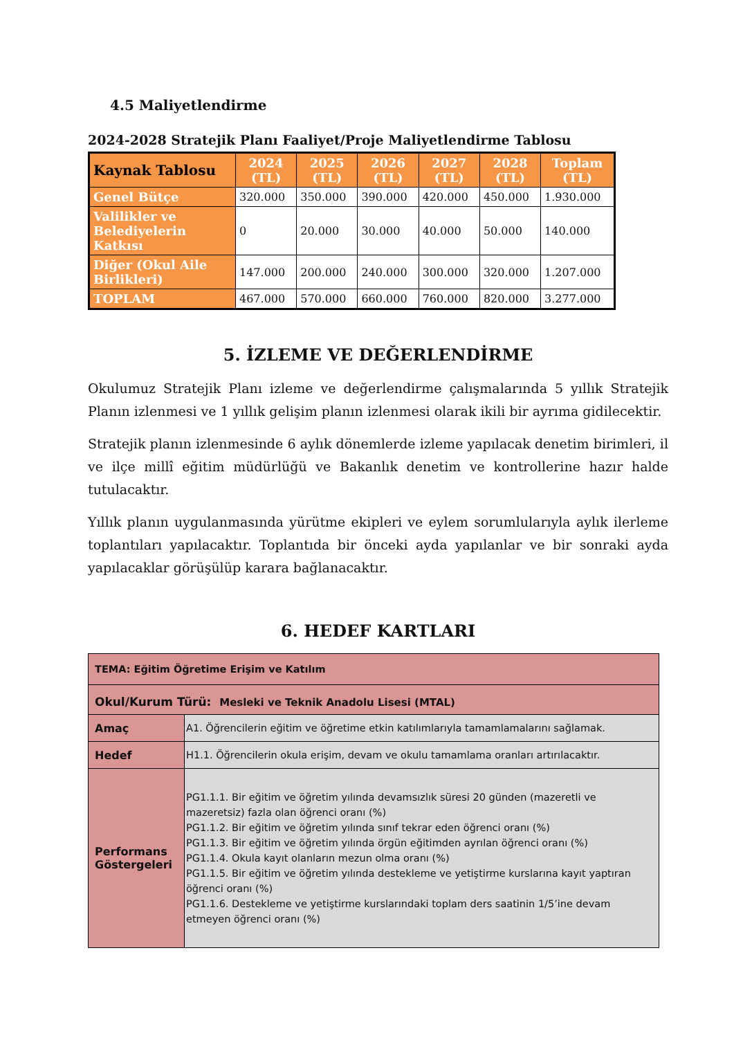4.5 Maliyetlendirme
2024-2028 Stratejik Planı Faaliyet/Proje Maliyetlendirme Tablosu
| Kaynak Tablosu | 2024 (TL) | 2025 (TL) | 2026 (TL) | 2027 (TL) | 2028 (TL) | Toplam (TL) |
| --- | --- | --- | --- | --- | --- | --- |
| Genel Bütçe | 320.000 | 350.000 | 390.000 | 420.000 | 450.000 | 1.930.000 |
| Valilikler ve Belediyelerin Katkısı | 0 | 20.000 | 30.000 | 40.000 | 50.000 | 140.000 |
| Diğer (Okul Aile Birlikleri) | 147.000 | 200.000 | 240.000 | 300.000 | 320.000 | 1.207.000 |
| TOPLAM | 467.000 | 570.000 | 660.000 | 760.000 | 820.000 | 3.277.000 |
5. İZLEME VE DEĞERLENDİRME
Okulumuz Stratejik Planı izleme ve değerlendirme çalışmalarında 5 yıllık Stratejik Planın izlenmesi ve 1 yıllık gelişim planın izlenmesi olarak ikili bir ayrıma gidilecektir.
Stratejik planın izlenmesinde 6 aylık dönemlerde izleme yapılacak denetim birimleri, il ve ilçe millî eğitim müdürlüğü ve Bakanlık denetim ve kontrollerine hazır halde tutulacaktır.
Yıllık planın uygulanmasında yürütme ekipleri ve eylem sorumlularıyla aylık ilerleme toplantıları yapılacaktır. Toplantıda bir önceki ayda yapılanlar ve bir sonraki ayda yapılacaklar görüşülüp karara bağlanacaktır.
6. HEDEF KARTLARI
| TEMA: Eğitim Öğretime Erişim ve Katılım | |
| Okul/Kurum Türü: Mesleki ve Teknik Anadolu Lisesi (MTAL) | |
| Amaç | A1. Öğrencilerin eğitim ve öğretime etkin katılımlarıyla tamamlamalarını sağlamak. |
| Hedef | H1.1. Öğrencilerin okula erişim, devam ve okulu tamamlama oranları artırılacaktır. |
| Performans Göstergeleri | PG1.1.1. Bir eğitim ve öğretim yılında devamsızlık süresi 20 günden (mazeretli ve mazeretsiz) fazla olan öğrenci oranı (%) PG1.1.2. Bir eğitim ve öğretim yılında sınıf tekrar eden öğrenci oranı (%) PG1.1.3. Bir eğitim ve öğretim yılında örgün eğitimden ayrılan öğrenci oranı (%) PG1.1.4. Okula kayıt olanların mezun olma oranı (%) PG1.1.5. Bir eğitim ve öğretim yılında destekleme ve yetiştirme kurslarına kayıt yaptıran öğrenci oranı (%) PG1.1.6. Destekleme ve yetiştirme kurslarındaki toplam ders saatinin 1/5’ine devam etmeyen öğrenci oranı (%) |